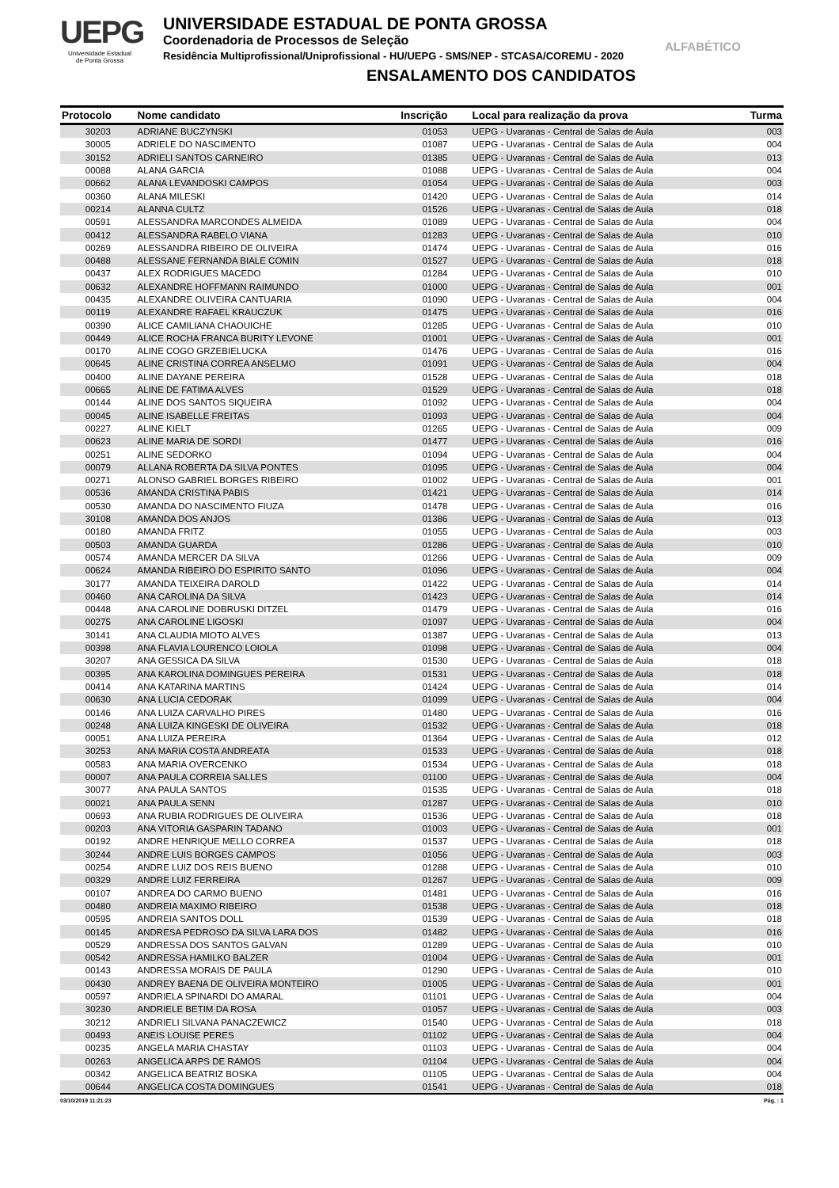UEPG
Universidade Estadual
de Ponta Grossa
UNIVERSIDADE ESTADUAL DE PONTA GROSSA
Coordenadoria de Processos de Seleção
Residência Multiprofissional/Uniprofissional - HU/UEPG - SMS/NEP - STCASA/COREMU - 2020
ENSALAMENTO DOS CANDIDATOS
ALFABÉTICO
| Protocolo | Nome candidato | Inscrição | Local para realização da prova | Turma |
| --- | --- | --- | --- | --- |
| 30203 | ADRIANE BUCZYNSKI | 01053 | UEPG - Uvaranas - Central de Salas de Aula | 003 |
| 30005 | ADRIELE DO NASCIMENTO | 01087 | UEPG - Uvaranas - Central de Salas de Aula | 004 |
| 30152 | ADRIELI SANTOS CARNEIRO | 01385 | UEPG - Uvaranas - Central de Salas de Aula | 013 |
| 00088 | ALANA GARCIA | 01088 | UEPG - Uvaranas - Central de Salas de Aula | 004 |
| 00662 | ALANA LEVANDOSKI CAMPOS | 01054 | UEPG - Uvaranas - Central de Salas de Aula | 003 |
| 00360 | ALANA MILESKI | 01420 | UEPG - Uvaranas - Central de Salas de Aula | 014 |
| 00214 | ALANNA CULTZ | 01526 | UEPG - Uvaranas - Central de Salas de Aula | 018 |
| 00591 | ALESSANDRA MARCONDES ALMEIDA | 01089 | UEPG - Uvaranas - Central de Salas de Aula | 004 |
| 00412 | ALESSANDRA RABELO VIANA | 01283 | UEPG - Uvaranas - Central de Salas de Aula | 010 |
| 00269 | ALESSANDRA RIBEIRO DE OLIVEIRA | 01474 | UEPG - Uvaranas - Central de Salas de Aula | 016 |
| 00488 | ALESSANE FERNANDA BIALE COMIN | 01527 | UEPG - Uvaranas - Central de Salas de Aula | 018 |
| 00437 | ALEX RODRIGUES MACEDO | 01284 | UEPG - Uvaranas - Central de Salas de Aula | 010 |
| 00632 | ALEXANDRE HOFFMANN RAIMUNDO | 01000 | UEPG - Uvaranas - Central de Salas de Aula | 001 |
| 00435 | ALEXANDRE OLIVEIRA CANTUARIA | 01090 | UEPG - Uvaranas - Central de Salas de Aula | 004 |
| 00119 | ALEXANDRE RAFAEL KRAUCZUK | 01475 | UEPG - Uvaranas - Central de Salas de Aula | 016 |
| 00390 | ALICE CAMILIANA CHAOUICHE | 01285 | UEPG - Uvaranas - Central de Salas de Aula | 010 |
| 00449 | ALICE ROCHA FRANCA BURITY LEVONE | 01001 | UEPG - Uvaranas - Central de Salas de Aula | 001 |
| 00170 | ALINE COGO GRZEBIELUCKA | 01476 | UEPG - Uvaranas - Central de Salas de Aula | 016 |
| 00645 | ALINE CRISTINA CORREA ANSELMO | 01091 | UEPG - Uvaranas - Central de Salas de Aula | 004 |
| 00400 | ALINE DAYANE PEREIRA | 01528 | UEPG - Uvaranas - Central de Salas de Aula | 018 |
| 00665 | ALINE DE FATIMA ALVES | 01529 | UEPG - Uvaranas - Central de Salas de Aula | 018 |
| 00144 | ALINE DOS SANTOS SIQUEIRA | 01092 | UEPG - Uvaranas - Central de Salas de Aula | 004 |
| 00045 | ALINE ISABELLE FREITAS | 01093 | UEPG - Uvaranas - Central de Salas de Aula | 004 |
| 00227 | ALINE KIELT | 01265 | UEPG - Uvaranas - Central de Salas de Aula | 009 |
| 00623 | ALINE MARIA DE SORDI | 01477 | UEPG - Uvaranas - Central de Salas de Aula | 016 |
| 00251 | ALINE SEDORKO | 01094 | UEPG - Uvaranas - Central de Salas de Aula | 004 |
| 00079 | ALLANA ROBERTA DA SILVA PONTES | 01095 | UEPG - Uvaranas - Central de Salas de Aula | 004 |
| 00271 | ALONSO GABRIEL BORGES RIBEIRO | 01002 | UEPG - Uvaranas - Central de Salas de Aula | 001 |
| 00536 | AMANDA CRISTINA PABIS | 01421 | UEPG - Uvaranas - Central de Salas de Aula | 014 |
| 00530 | AMANDA DO NASCIMENTO FIUZA | 01478 | UEPG - Uvaranas - Central de Salas de Aula | 016 |
| 30108 | AMANDA DOS ANJOS | 01386 | UEPG - Uvaranas - Central de Salas de Aula | 013 |
| 00180 | AMANDA FRITZ | 01055 | UEPG - Uvaranas - Central de Salas de Aula | 003 |
| 00503 | AMANDA GUARDA | 01286 | UEPG - Uvaranas - Central de Salas de Aula | 010 |
| 00574 | AMANDA MERCER DA SILVA | 01266 | UEPG - Uvaranas - Central de Salas de Aula | 009 |
| 00624 | AMANDA RIBEIRO DO ESPIRITO SANTO | 01096 | UEPG - Uvaranas - Central de Salas de Aula | 004 |
| 30177 | AMANDA TEIXEIRA DAROLD | 01422 | UEPG - Uvaranas - Central de Salas de Aula | 014 |
| 00460 | ANA CAROLINA DA SILVA | 01423 | UEPG - Uvaranas - Central de Salas de Aula | 014 |
| 00448 | ANA CAROLINE DOBRUSKI DITZEL | 01479 | UEPG - Uvaranas - Central de Salas de Aula | 016 |
| 00275 | ANA CAROLINE LIGOSKI | 01097 | UEPG - Uvaranas - Central de Salas de Aula | 004 |
| 30141 | ANA CLAUDIA MIOTO ALVES | 01387 | UEPG - Uvaranas - Central de Salas de Aula | 013 |
| 00398 | ANA FLAVIA LOURENCO LOIOLA | 01098 | UEPG - Uvaranas - Central de Salas de Aula | 004 |
| 30207 | ANA GESSICA DA SILVA | 01530 | UEPG - Uvaranas - Central de Salas de Aula | 018 |
| 00395 | ANA KAROLINA DOMINGUES PEREIRA | 01531 | UEPG - Uvaranas - Central de Salas de Aula | 018 |
| 00414 | ANA KATARINA MARTINS | 01424 | UEPG - Uvaranas - Central de Salas de Aula | 014 |
| 00630 | ANA LUCIA CEDORAK | 01099 | UEPG - Uvaranas - Central de Salas de Aula | 004 |
| 00146 | ANA LUIZA CARVALHO PIRES | 01480 | UEPG - Uvaranas - Central de Salas de Aula | 016 |
| 00248 | ANA LUIZA KINGESKI DE OLIVEIRA | 01532 | UEPG - Uvaranas - Central de Salas de Aula | 018 |
| 00051 | ANA LUIZA PEREIRA | 01364 | UEPG - Uvaranas - Central de Salas de Aula | 012 |
| 30253 | ANA MARIA COSTA ANDREATA | 01533 | UEPG - Uvaranas - Central de Salas de Aula | 018 |
| 00583 | ANA MARIA OVERCENKO | 01534 | UEPG - Uvaranas - Central de Salas de Aula | 018 |
| 00007 | ANA PAULA CORREIA SALLES | 01100 | UEPG - Uvaranas - Central de Salas de Aula | 004 |
| 30077 | ANA PAULA SANTOS | 01535 | UEPG - Uvaranas - Central de Salas de Aula | 018 |
| 00021 | ANA PAULA SENN | 01287 | UEPG - Uvaranas - Central de Salas de Aula | 010 |
| 00693 | ANA RUBIA RODRIGUES DE OLIVEIRA | 01536 | UEPG - Uvaranas - Central de Salas de Aula | 018 |
| 00203 | ANA VITORIA GASPARIN TADANO | 01003 | UEPG - Uvaranas - Central de Salas de Aula | 001 |
| 00192 | ANDRE HENRIQUE MELLO CORREA | 01537 | UEPG - Uvaranas - Central de Salas de Aula | 018 |
| 30244 | ANDRE LUIS BORGES CAMPOS | 01056 | UEPG - Uvaranas - Central de Salas de Aula | 003 |
| 00254 | ANDRE LUIZ DOS REIS BUENO | 01288 | UEPG - Uvaranas - Central de Salas de Aula | 010 |
| 00329 | ANDRE LUIZ FERREIRA | 01267 | UEPG - Uvaranas - Central de Salas de Aula | 009 |
| 00107 | ANDREA DO CARMO BUENO | 01481 | UEPG - Uvaranas - Central de Salas de Aula | 016 |
| 00480 | ANDREIA MAXIMO RIBEIRO | 01538 | UEPG - Uvaranas - Central de Salas de Aula | 018 |
| 00595 | ANDREIA SANTOS DOLL | 01539 | UEPG - Uvaranas - Central de Salas de Aula | 018 |
| 00145 | ANDRESA PEDROSO DA SILVA LARA DOS | 01482 | UEPG - Uvaranas - Central de Salas de Aula | 016 |
| 00529 | ANDRESSA DOS SANTOS GALVAN | 01289 | UEPG - Uvaranas - Central de Salas de Aula | 010 |
| 00542 | ANDRESSA HAMILKO BALZER | 01004 | UEPG - Uvaranas - Central de Salas de Aula | 001 |
| 00143 | ANDRESSA MORAIS DE PAULA | 01290 | UEPG - Uvaranas - Central de Salas de Aula | 010 |
| 00430 | ANDREY BAENA DE OLIVEIRA MONTEIRO | 01005 | UEPG - Uvaranas - Central de Salas de Aula | 001 |
| 00597 | ANDRIELA SPINARDI DO AMARAL | 01101 | UEPG - Uvaranas - Central de Salas de Aula | 004 |
| 30230 | ANDRIELE BETIM DA ROSA | 01057 | UEPG - Uvaranas - Central de Salas de Aula | 003 |
| 30212 | ANDRIELI SILVANA PANACZEWICZ | 01540 | UEPG - Uvaranas - Central de Salas de Aula | 018 |
| 00493 | ANEIS LOUISE PERES | 01102 | UEPG - Uvaranas - Central de Salas de Aula | 004 |
| 00235 | ANGELA MARIA CHASTAY | 01103 | UEPG - Uvaranas - Central de Salas de Aula | 004 |
| 00263 | ANGELICA ARPS DE RAMOS | 01104 | UEPG - Uvaranas - Central de Salas de Aula | 004 |
| 00342 | ANGELICA BEATRIZ BOSKA | 01105 | UEPG - Uvaranas - Central de Salas de Aula | 004 |
| 00644 | ANGELICA COSTA DOMINGUES | 01541 | UEPG - Uvaranas - Central de Salas de Aula | 018 |
03/10/2019 11:21:23 Pág. : 1